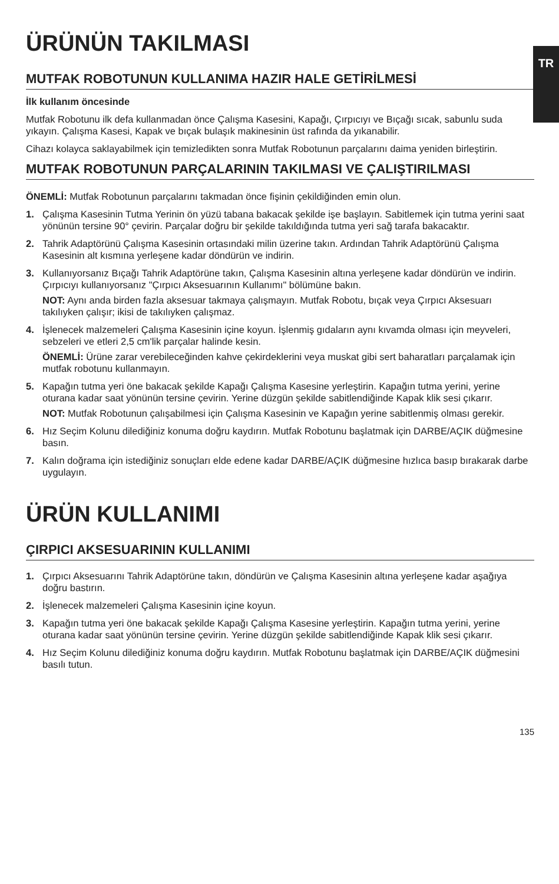TR
ÜRÜNÜN TAKILMASI
MUTFAK ROBOTUNUN KULLANIMA HAZIR HALE GETİRİLMESİ
İlk kullanım öncesinde
Mutfak Robotunu ilk defa kullanmadan önce Çalışma Kasesini, Kapağı, Çırpıcıyı ve Bıçağı sıcak, sabunlu suda yıkayın. Çalışma Kasesi, Kapak ve bıçak bulaşık makinesinin üst rafında da yıkanabilir.
Cihazı kolayca saklayabilmek için temizledikten sonra Mutfak Robotunun parçalarını daima yeniden birleştirin.
MUTFAK ROBOTUNUN PARÇALARININ TAKILMASI VE ÇALIŞTIRILMASI
ÖNEMLİ: Mutfak Robotunun parçalarını takmadan önce fişinin çekildiğinden emin olun.
1.
Çalışma Kasesinin Tutma Yerinin ön yüzü tabana bakacak şekilde işe başlayın. Sabitlemek için tutma yerini saat yönünün tersine 90° çevirin. Parçalar doğru bir şekilde takıldığında tutma yeri sağ tarafa bakacaktır.
2.
Tahrik Adaptörünü Çalışma Kasesinin ortasındaki milin üzerine takın. Ardından Tahrik Adaptörünü Çalışma Kasesinin alt kısmına yerleşene kadar döndürün ve indirin.
3.
Kullanıyorsanız Bıçağı Tahrik Adaptörüne takın, Çalışma Kasesinin altına yerleşene kadar döndürün ve indirin. Çırpıcıyı kullanıyorsanız "Çırpıcı Aksesuarının Kullanımı" bölümüne bakın.
NOT: Aynı anda birden fazla aksesuar takmaya çalışmayın. Mutfak Robotu, bıçak veya Çırpıcı Aksesuarı takılıyken çalışır; ikisi de takılıyken çalışmaz.
4.
İşlenecek malzemeleri Çalışma Kasesinin içine koyun. İşlenmiş gıdaların aynı kıvamda olması için meyveleri, sebzeleri ve etleri 2,5 cm'lik parçalar halinde kesin.
ÖNEMLİ: Ürüne zarar verebileceğinden kahve çekirdeklerini veya muskat gibi sert baharatları parçalamak için mutfak robotunu kullanmayın.
5.
Kapağın tutma yeri öne bakacak şekilde Kapağı Çalışma Kasesine yerleştirin. Kapağın tutma yerini, yerine oturana kadar saat yönünün tersine çevirin. Yerine düzgün şekilde sabitlendiğinde Kapak klik sesi çıkarır.
NOT: Mutfak Robotunun çalışabilmesi için Çalışma Kasesinin ve Kapağın yerine sabitlenmiş olması gerekir.
6.
Hız Seçim Kolunu dilediğiniz konuma doğru kaydırın. Mutfak Robotunu başlatmak için DARBE/AÇIK düğmesine basın.
7.
Kalın doğrama için istediğiniz sonuçları elde edene kadar DARBE/AÇIK düğmesine hızlıca basıp bırakarak darbe uygulayın.
ÜRÜN KULLANIMI
ÇIRPICI AKSESUARININ KULLANIMI
1.
Çırpıcı Aksesuarını Tahrik Adaptörüne takın, döndürün ve Çalışma Kasesinin altına yerleşene kadar aşağıya doğru bastırın.
2.
İşlenecek malzemeleri Çalışma Kasesinin içine koyun.
3.
Kapağın tutma yeri öne bakacak şekilde Kapağı Çalışma Kasesine yerleştirin. Kapağın tutma yerini, yerine oturana kadar saat yönünün tersine çevirin. Yerine düzgün şekilde sabitlendiğinde Kapak klik sesi çıkarır.
4.
Hız Seçim Kolunu dilediğiniz konuma doğru kaydırın. Mutfak Robotunu başlatmak için DARBE/AÇIK düğmesini basılı tutun.
135